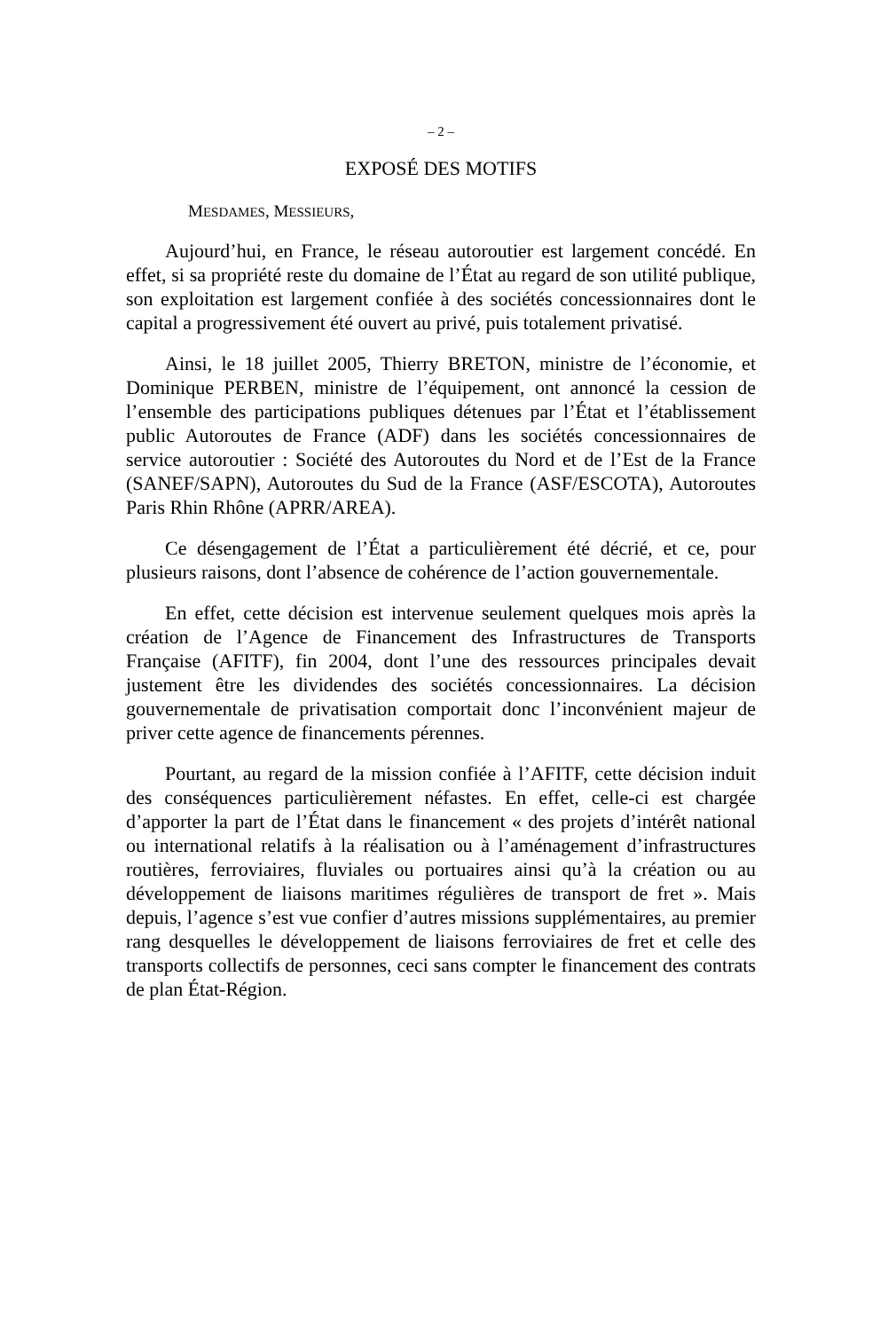– 2 –
EXPOSÉ DES MOTIFS
MESDAMES, MESSIEURS,
Aujourd’hui, en France, le réseau autoroutier est largement concédé. En effet, si sa propriété reste du domaine de l’État au regard de son utilité publique, son exploitation est largement confiée à des sociétés concessionnaires dont le capital a progressivement été ouvert au privé, puis totalement privatisé.
Ainsi, le 18 juillet 2005, Thierry BRETON, ministre de l’économie, et Dominique PERBEN, ministre de l’équipement, ont annoncé la cession de l’ensemble des participations publiques détenues par l’État et l’établissement public Autoroutes de France (ADF) dans les sociétés concessionnaires de service autoroutier : Société des Autoroutes du Nord et de l’Est de la France (SANEF/SAPN), Autoroutes du Sud de la France (ASF/ESCOTA), Autoroutes Paris Rhin Rhône (APRR/AREA).
Ce désengagement de l’État a particulièrement été décrié, et ce, pour plusieurs raisons, dont l’absence de cohérence de l’action gouvernementale.
En effet, cette décision est intervenue seulement quelques mois après la création de l’Agence de Financement des Infrastructures de Transports Française (AFITF), fin 2004, dont l’une des ressources principales devait justement être les dividendes des sociétés concessionnaires. La décision gouvernementale de privatisation comportait donc l’inconvénient majeur de priver cette agence de financements pérennes.
Pourtant, au regard de la mission confiée à l’AFITF, cette décision induit des conséquences particulièrement néfastes. En effet, celle-ci est chargée d’apporter la part de l’État dans le financement « des projets d’intérêt national ou international relatifs à la réalisation ou à l’aménagement d’infrastructures routières, ferroviaires, fluviales ou portuaires ainsi qu’à la création ou au développement de liaisons maritimes régulières de transport de fret ». Mais depuis, l’agence s’est vue confier d’autres missions supplémentaires, au premier rang desquelles le développement de liaisons ferroviaires de fret et celle des transports collectifs de personnes, ceci sans compter le financement des contrats de plan État-Région.